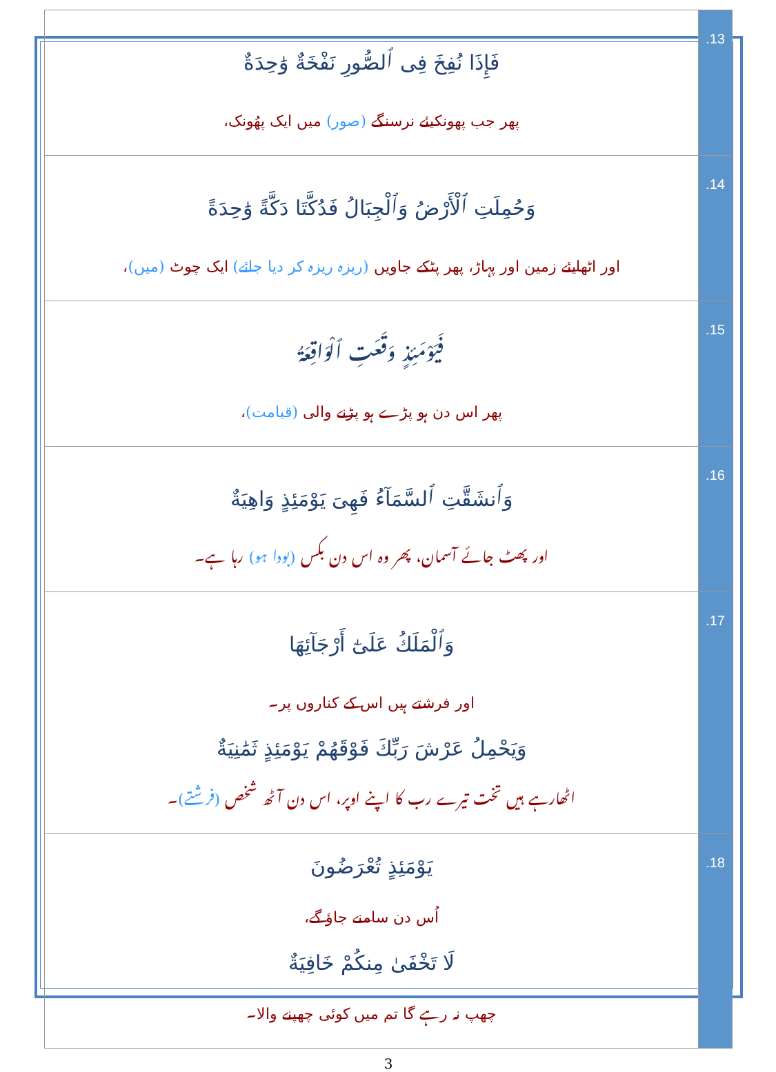| فَإِذَا نُفِخَ فِى ٱلصُّورِ نَفْخَةٌ وَٰحِدَةٌ پھر جب پھونکیئے نرسنگے (صور) میں ایک پھُونک، | .13 |
| وَحُمِلَتِ ٱلْأَرْضُ وَٱلْجِبَالُ فَدُكَّتَا دَكَّةً وَٰحِدَةً اور اٹھایئے زمین اور پہاڑ، پھر پٹکے جاویں (ریزہ ریزہ کر دیا جائے) ایک چوٹ (میں) ، | .14 |
| فَيَوْمَئِذٍ وَقَعَتِ ٱلْوَاقِعَةُ پھر اس دن ہو پڑے ہو پڑنے والی (قیامت) ، | .15 |
| وَٱنشَقَّتِ ٱلسَّمَآءُ فَهِىَ يَوْمَئِذٍ وَاهِيَةٌ اور پھٹ جائے آسمان، پھر وہ اس دن بکس (بودا ہو) رہا ہے۔ | .16 |
| وَٱلْمَلَكُ عَلَىٰٓ أَرْجَآئِهَا اور فرشتے ہیں اس کے کناروں پر۔ وَيَحْمِلُ عَرْشَ رَبِّكَ فَوْقَهُمْ يَوْمَئِذٍ ثَمَٰنِيَةٌ اٹھارہے ہیں تخت تیرے رب کا اپنے اوپر، اس دن آٹھ شخص (فرشتے) ۔ | .17 |
| يَوْمَئِذٍ تُعْرَضُونَ اُس دن سامنے جاؤ گے، لَا تَخْفَىٰ مِنكُمْ خَافِيَةٌ چھپ نہ رہے گا تم میں کوئی چھپنے والا۔ | .18 |
3